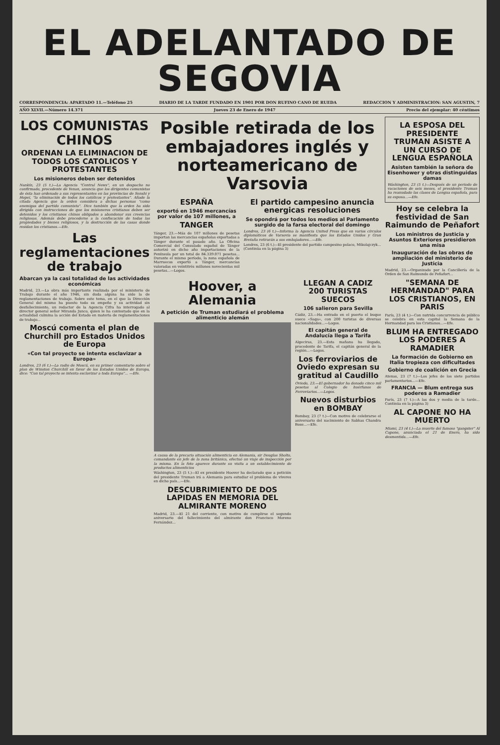EL ADELANTADO DE SEGOVIA
CORRESPONDENCIA: APARTADO 11.—Teléfono 25 DIARIO DE LA TARDE FUNDADO EN 1901 POR DON RUFINO CANO DE RUEDA REDACCION Y ADMINISTRACION: SAN AGUSTIN, 7
AÑO XLVII.—Número 14.371 Jueves 23 de Enero de 1947 Precio del ejemplar: 40 céntimos
LOS COMUNISTAS CHINOS
ORDENAN LA ELIMINACION DE TODOS LOS CATOLICOS Y PROTESTANTES
Los misioneros deben ser detenidos
Nankín, 23 (5 t.)—La Agencia "Central News", en un despacho no confirmado, procedente de Yenan, anuncia que los dirigentes comunistas de ésta han ordenado a sus representantes en las provincias de Senshi y Hopei, "la eliminación de todos los católicos y protestantes". Añade la citada Agencia que la orden considera a dichas personas "como enemigas del partido comunista". Dice también que la orden ha sido dirigida con instrucciones de que los misioneros cristianos deben ser detenidos y los cristianos chinos obligados a abandonar sus creencias religiosas. Además debe procederse a la confiscación de todas las propiedades y bienes religiosos, y la destrucción de las casas donde residan los cristianos.—Efe.
Las reglamentaciones de trabajo
Abarcan ya la casi totalidad de las actividades económicas
Madrid, 23.—La obra más importante realizada por el ministerio de Trabajo durante el año 1946, sin duda alguna ha sido la de reglamentaciones de trabajo. Sobre este tema, en el que la Dirección General del mismo ha puesto todo su empeño y su actividad sin desfallecimiento, un redactor de la Agencia Cifra ha interrogado al director general señor Miranda Junco, quien le ha contestado que en la actualidad culmina la acción del Estado en materia de reglamentaciones de trabajo...
Moscú comenta el plan de Churchill pro Estados Unidos de Europa
«Con tal proyecto se intenta esclavizar a Europa»
Londres, 23 (6 t.)—La radio de Moscú, en su primer comentario sobre el plan de Winston Churchill en favor de los Estados Unidos de Europa, dice: "Con tal proyecto se intenta esclavizar a toda Europa"... —Efe.
Posible retirada de los embajadores inglés y norteamericano de Varsovia
ESPAÑA
exportó en 1946 mercancías por valor de 107 millones, a
TANGER
Tánger, 23.—Más de 107 millones de pesetas importan las mercancías españolas exportadas a Tánger durante el pasado año. La Oficina Comercial del Consulado español de Tánger autorizó en dicho año importaciones de la Península por un total de 84.339.071 pesetas... Durante el mismo período, la zona española de Marruecos exportó a Tánger, mercancías valoradas en veintitrés millones novecientas mil pesetas...—Logos.
El partido campesino anuncia energicas resoluciones
Se opondrá por todos los medios al Parlamento surgido de la farsa electoral del domingo
Londres, 23 (6 t.)—Informa la Agencia United Press que en varios círculos diplomáticos de Varsovia se manifiesta que los Estados Unidos y Gran Bretaña retirarán a sus embajadores...—Efe.
Londres, 23 (6 t.)—El presidente del partido campesino polaco, Mikolajczyk... (Continúa en la página 3)
Hoover, a Alemania
A petición de Truman estudiará el problema alimenticio alemán
A causa de la precaria situación alimenticia en Alemania, sir Douglas Sholto, comandante en jefe de la zona británica, efectuó un viaje de inspección por la misma. En la foto aparece durante su visita a un establecimiento de productos alimenticios
Wáshington, 23 (5 t.)—El ex presidente Hoover ha declarado que a petición del presidente Truman irá a Alemania para estudiar el problema de víveres en dicho país...—Efe.
DESCUBRIMIENTO DE DOS LAPIDAS EN MEMORIA DEL ALMIRANTE MORENO
Madrid, 23.—El 21 del corriente, con motivo de cumplirse el segundo aniversario del fallecimiento del almirante don Francisco Moreno Fernández...
LLEGAN A CADIZ 200 TURISTAS SUECOS
106 salieron para Sevilla
Cádiz, 23.—Ha entrado en el puerto el buque sueco «Saga», con 200 turistas de diversas nacionalidades...—Logos.
El capitán general de Andalucía llega a Tarifa
Algeciras, 23.—Esta mañana ha llegado, procedente de Tarifa, el capitán general de la región...—Logos.
Los ferroviarios de Oviedo expresan su gratitud al Caudillo
Oviedo, 23.—El gobernador ha donado cinco mil pesetas al Colegio de huérfanos de Ferroviarios...—Logos.
Nuevos disturbios en BOMBAY
Bombay, 23 (7 t.)—Con motivo de celebrarse el aniversario del nacimiento de Sabhas Chandra Bose...—Efe.
LA ESPOSA DEL PRESIDENTE TRUMAN ASISTE A UN CURSO DE LENGUA ESPAÑOLA
Asisten también la señora de Eisenhower y otras distinguidas damas
Wáshington, 23 (5 t.)—Después de un periodo de vacaciones de seis meses, el presidente Truman ha reanudado las clases de Lengua española, para su esposa...—Efe.
Hoy se celebra la festividad de San Raimundo de Peñafort
Los ministros de Justicia y Asuntos Exteriores presidieron una misa
Inauguración de las obras de ampliación del ministerio de Justicia
Madrid, 23.—Organizado por la Cancillería de la Orden de San Raimundo de Peñafort...
"SEMANA DE HERMANDAD" PARA LOS CRISTIANOS, EN PARIS
París, 23 (4 t.)—Con nutrida concurrencia de público se celebra en esta capital la Semana de la Hermandad para los Cristianos...—Efe.
BLUM HA ENTREGADO LOS PODERES A RAMADIER
La formación de Gobierno en Italia tropieza con dificultades
Gobierno de coalición en Grecia
Atenas, 23 (7 t.)—Los jefes de los siete partidos parlamentarios...—Efe.
FRANCIA — Blum entrega sus poderes a Ramadier
París, 23 (7 t.)—A las dos y media de la tarde... Continúa en la página 3)
AL CAPONE NO HA MUERTO
Miami, 23 (4 t.)—La muerte del famoso "gangster" Al Capone, anunciada el 21 de Enero, ha sido desmentida...—Efe.